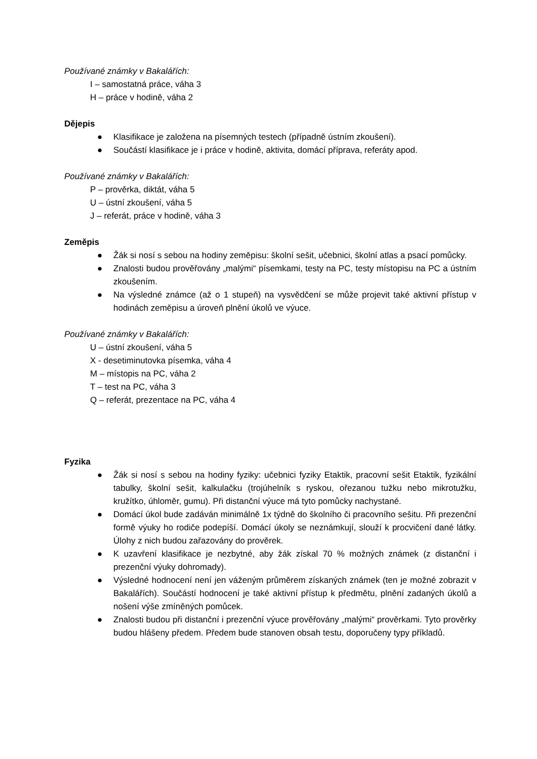Používané známky v Bakalářích:
I – samostatná práce, váha 3
H – práce v hodině, váha 2
Dějepis
● Klasifikace je založena na písemných testech (případně ústním zkoušení).
● Součástí klasifikace je i práce v hodině, aktivita, domácí příprava, referáty apod.
Používané známky v Bakalářích:
P – prověrka, diktát, váha 5
U – ústní zkoušení, váha 5
J – referát, práce v hodině, váha 3
Zeměpis
● Žák si nosí s sebou na hodiny zeměpisu: školní sešit, učebnici, školní atlas a psací pomůcky.
● Znalosti budou prověřovány „malými“ písemkami, testy na PC, testy místopisu na PC a ústním zkoušením.
● Na výsledné známce (až o 1 stupeň) na vysvědčení se může projevit také aktivní přístup v hodinách zeměpisu a úroveň plnění úkolů ve výuce.
Používané známky v Bakalářích:
U – ústní zkoušení, váha 5
X - desetiminutovka písemka, váha 4
M – místopis na PC, váha 2
T – test na PC, váha 3
Q – referát, prezentace na PC, váha 4
Fyzika
● Žák si nosí s sebou na hodiny fyziky: učebnici fyziky Etaktik, pracovní sešit Etaktik, fyzikální tabulky, školní sešit, kalkulačku (trojúhelník s ryskou, ořezanou tužku nebo mikrotužku, kružítko, úhloměr, gumu). Při distanční výuce má tyto pomůcky nachystané.
● Domácí úkol bude zadáván minimálně 1x týdně do školního či pracovního sešitu. Při prezenční formě výuky ho rodiče podepíší. Domácí úkoly se neznámkují, slouží k procvičení dané látky. Úlohy z nich budou zařazovány do prověrek.
● K uzavření klasifikace je nezbytné, aby žák získal 70 % možných známek (z distanční i prezenční výuky dohromady).
● Výsledné hodnocení není jen váženým průměrem získaných známek (ten je možné zobrazit v Bakalářích). Součástí hodnocení je také aktivní přístup k předmětu, plnění zadaných úkolů a nošení výše zmíněných pomůcek.
● Znalosti budou při distanční i prezenční výuce prověřovány „malými“ prověrkami. Tyto prověrky budou hlášeny předem. Předem bude stanoven obsah testu, doporučeny typy příkladů.